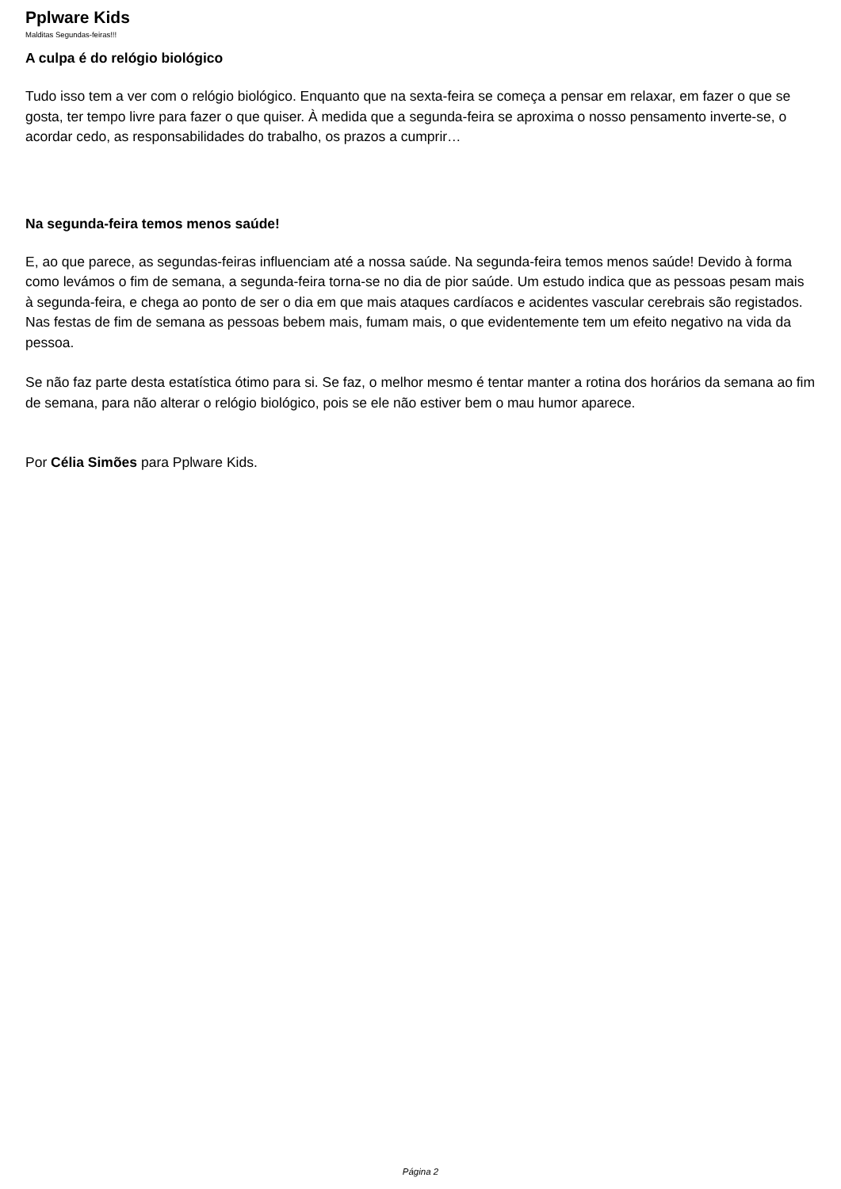Pplware Kids
Malditas Segundas-feiras!!!
A culpa é do relógio biológico
Tudo isso tem a ver com o relógio biológico. Enquanto que na sexta-feira se começa a pensar em relaxar, em fazer o que se gosta, ter tempo livre para fazer o que quiser. À medida que a segunda-feira se aproxima o nosso pensamento inverte-se, o acordar cedo, as responsabilidades do trabalho, os prazos a cumprir…
Na segunda-feira temos menos saúde!
E, ao que parece, as segundas-feiras influenciam até a nossa saúde. Na segunda-feira temos menos saúde! Devido à forma como levámos o fim de semana, a segunda-feira torna-se no dia de pior saúde. Um estudo indica que as pessoas pesam mais à segunda-feira, e chega ao ponto de ser o dia em que mais ataques cardíacos e acidentes vascular cerebrais são registados. Nas festas de fim de semana as pessoas bebem mais, fumam mais, o que evidentemente tem um efeito negativo na vida da pessoa.
Se não faz parte desta estatística ótimo para si. Se faz, o melhor mesmo é tentar manter a rotina dos horários da semana ao fim de semana, para não alterar o relógio biológico, pois se ele não estiver bem o mau humor aparece.
Por Célia Simões para Pplware Kids.
Página 2